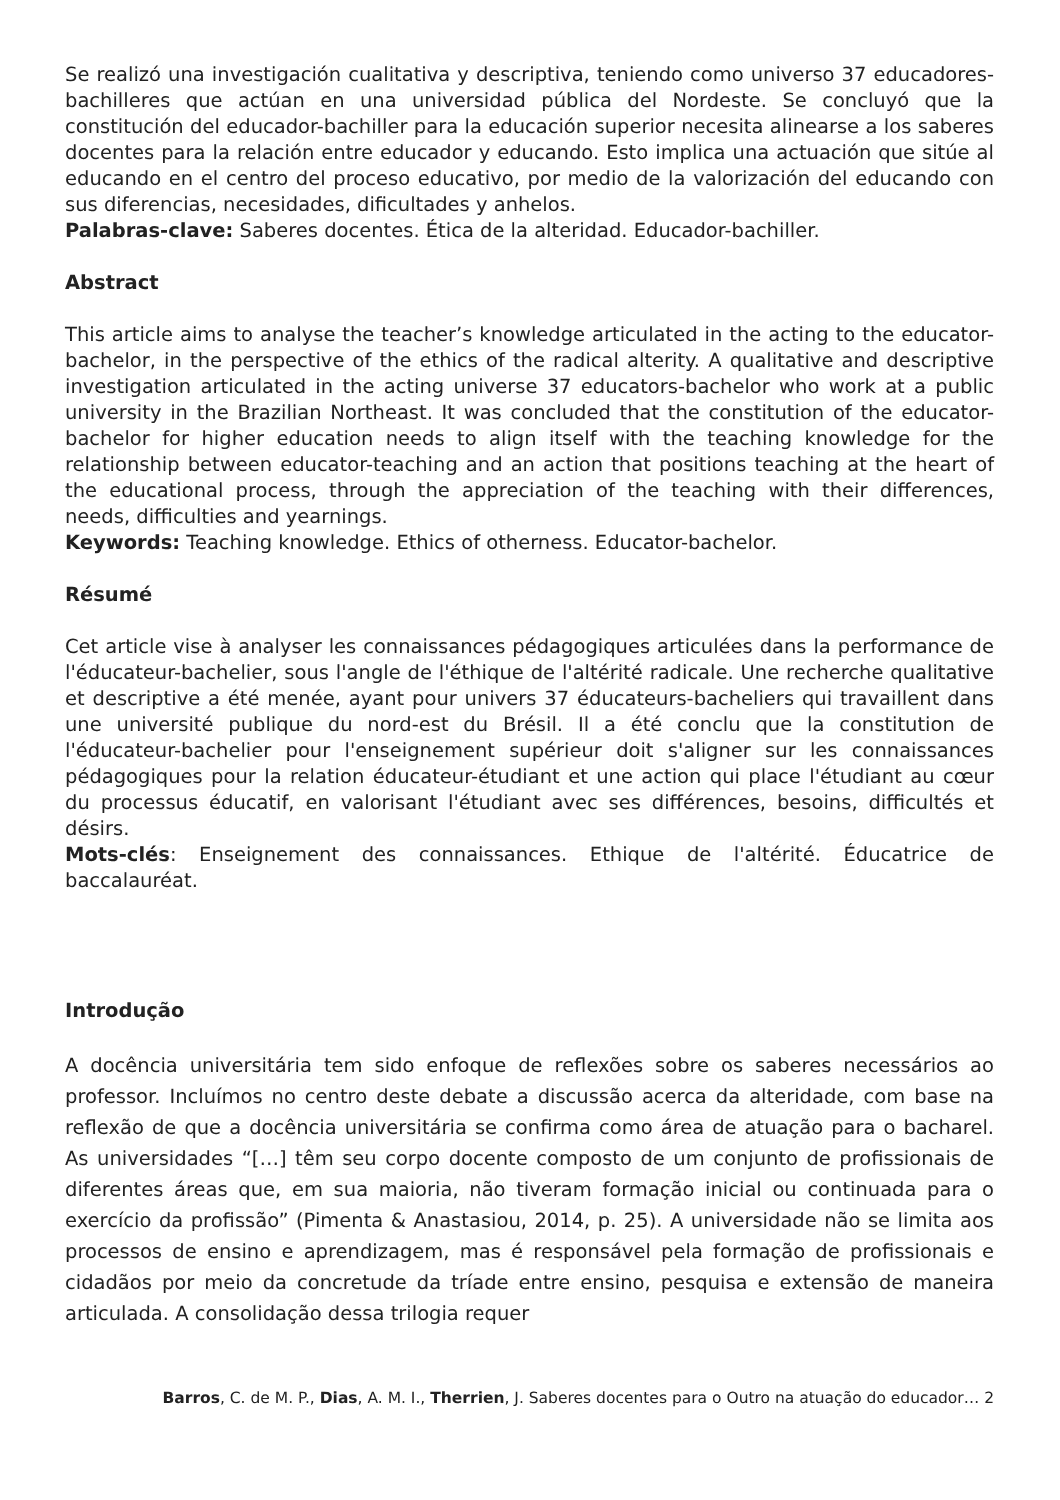Se realizó una investigación cualitativa y descriptiva, teniendo como universo 37 educadores-bachilleres que actúan en una universidad pública del Nordeste. Se concluyó que la constitución del educador-bachiller para la educación superior necesita alinearse a los saberes docentes para la relación entre educador y educando. Esto implica una actuación que sitúe al educando en el centro del proceso educativo, por medio de la valorización del educando con sus diferencias, necesidades, dificultades y anhelos.
Palabras-clave: Saberes docentes. Ética de la alteridad. Educador-bachiller.
Abstract
This article aims to analyse the teacher’s knowledge articulated in the acting to the educator-bachelor, in the perspective of the ethics of the radical alterity. A qualitative and descriptive investigation articulated in the acting universe 37 educators-bachelor who work at a public university in the Brazilian Northeast. It was concluded that the constitution of the educator-bachelor for higher education needs to align itself with the teaching knowledge for the relationship between educator-teaching and an action that positions teaching at the heart of the educational process, through the appreciation of the teaching with their differences, needs, difficulties and yearnings.
Keywords: Teaching knowledge. Ethics of otherness. Educator-bachelor.
Résumé
Cet article vise à analyser les connaissances pédagogiques articulées dans la performance de l'éducateur-bachelier, sous l'angle de l'éthique de l'altérité radicale. Une recherche qualitative et descriptive a été menée, ayant pour univers 37 éducateurs-bacheliers qui travaillent dans une université publique du nord-est du Brésil. Il a été conclu que la constitution de l'éducateur-bachelier pour l'enseignement supérieur doit s'aligner sur les connaissances pédagogiques pour la relation éducateur-étudiant et une action qui place l'étudiant au cœur du processus éducatif, en valorisant l'étudiant avec ses différences, besoins, difficultés et désirs.
Mots-clés: Enseignement des connaissances. Ethique de l'altérité. Éducatrice de baccalauréat.
Introdução
A docência universitária tem sido enfoque de reflexões sobre os saberes necessários ao professor. Incluímos no centro deste debate a discussão acerca da alteridade, com base na reflexão de que a docência universitária se confirma como área de atuação para o bacharel. As universidades “[…] têm seu corpo docente composto de um conjunto de profissionais de diferentes áreas que, em sua maioria, não tiveram formação inicial ou continuada para o exercício da profissão” (Pimenta & Anastasiou, 2014, p. 25). A universidade não se limita aos processos de ensino e aprendizagem, mas é responsável pela formação de profissionais e cidadãos por meio da concretude da tríade entre ensino, pesquisa e extensão de maneira articulada. A consolidação dessa trilogia requer
Barros, C. de M. P., Dias, A. M. I., Therrien, J. Saberes docentes para o Outro na atuação do educador… 2